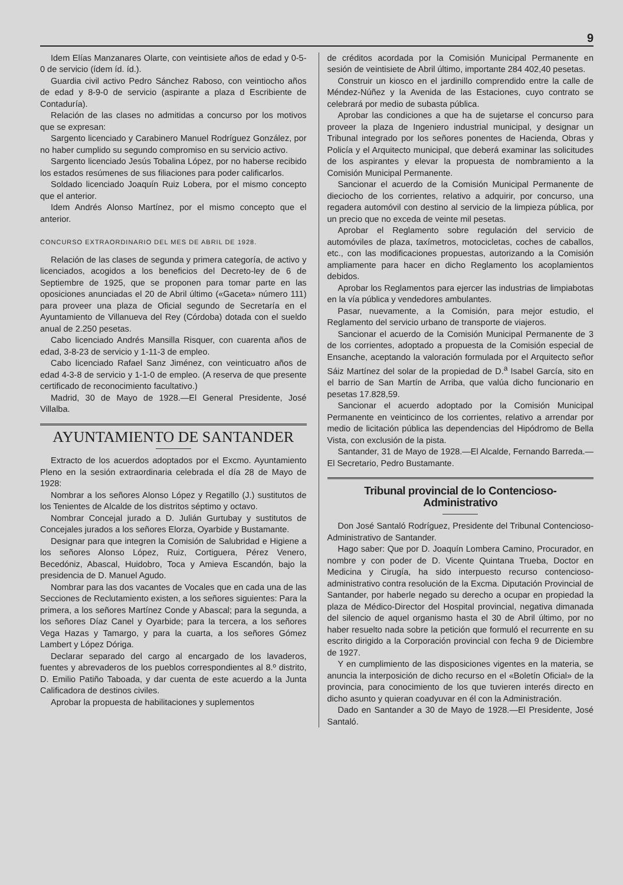9
Idem Elías Manzanares Olarte, con veintisiete años de edad y 0-5-0 de servicio (ídem íd. íd.).
Guardia civil activo Pedro Sánchez Raboso, con veintiocho años de edad y 8-9-0 de servicio (aspirante a plaza d Escribiente de Contaduría).
Relación de las clases no admitidas a concurso por los motivos que se expresan:
Sargento licenciado y Carabinero Manuel Rodríguez González, por no haber cumplido su segundo compromiso en su servicio activo.
Sargento licenciado Jesús Tobalina López, por no haberse recibido los estados resúmenes de sus filiaciones para poder calificarlos.
Soldado licenciado Joaquín Ruiz Lobera, por el mismo concepto que el anterior.
Idem Andrés Alonso Martínez, por el mismo concepto que el anterior.
CONCURSO EXTRAORDINARIO DEL MES DE ABRIL DE 1928.
Relación de las clases de segunda y primera categoría, de activo y licenciados, acogidos a los beneficios del Decreto-ley de 6 de Septiembre de 1925, que se proponen para tomar parte en las oposiciones anunciadas el 20 de Abril último («Gaceta» número 111) para proveer una plaza de Oficial segundo de Secretaría en el Ayuntamiento de Villanueva del Rey (Córdoba) dotada con el sueldo anual de 2.250 pesetas.
Cabo licenciado Andrés Mansilla Risquer, con cuarenta años de edad, 3-8-23 de servicio y 1-11-3 de empleo.
Cabo licenciado Rafael Sanz Jiménez, con veinticuatro años de edad 4-3-8 de servicio y 1-1-0 de empleo. (A reserva de que presente certificado de reconocimiento facultativo.)
Madrid, 30 de Mayo de 1928.—El General Presidente, José Villalba.
AYUNTAMIENTO DE SANTANDER
Extracto de los acuerdos adoptados por el Excmo. Ayuntamiento Pleno en la sesión extraordinaria celebrada el día 28 de Mayo de 1928:
Nombrar a los señores Alonso López y Regatillo (J.) sustitutos de los Tenientes de Alcalde de los distritos séptimo y octavo.
Nombrar Concejal jurado a D. Julián Gurtubay y sustitutos de Concejales jurados a los señores Elorza, Oyarbide y Bustamante.
Designar para que integren la Comisión de Salubridad e Higiene a los señores Alonso López, Ruiz, Cortiguera, Pérez Venero, Becedóniz, Abascal, Huidobro, Toca y Amieva Escandón, bajo la presidencia de D. Manuel Agudo.
Nombrar para las dos vacantes de Vocales que en cada una de las Secciones de Reclutamiento existen, a los señores siguientes: Para la primera, a los señores Martínez Conde y Abascal; para la segunda, a los señores Díaz Canel y Oyarbide; para la tercera, a los señores Vega Hazas y Tamargo, y para la cuarta, a los señores Gómez Lambert y López Dóriga.
Declarar separado del cargo al encargado de los lavaderos, fuentes y abrevaderos de los pueblos correspondientes al 8.º distrito, D. Emilio Patiño Taboada, y dar cuenta de este acuerdo a la Junta Calificadora de destinos civiles.
Aprobar la propuesta de habilitaciones y suplementos
de créditos acordada por la Comisión Municipal Permanente en sesión de veintisiete de Abril último, importante 284 402,40 pesetas.
Construir un kiosco en el jardinillo comprendido entre la calle de Méndez-Núñez y la Avenida de las Estaciones, cuyo contrato se celebrará por medio de subasta pública.
Aprobar las condiciones a que ha de sujetarse el concurso para proveer la plaza de Ingeniero industrial municipal, y designar un Tribunal integrado por los señores ponentes de Hacienda, Obras y Policía y el Arquitecto municipal, que deberá examinar las solicitudes de los aspirantes y elevar la propuesta de nombramiento a la Comisión Municipal Permanente.
Sancionar el acuerdo de la Comisión Municipal Permanente de dieciocho de los corrientes, relativo a adquirir, por concurso, una regadera automóvil con destino al servicio de la limpieza pública, por un precio que no exceda de veinte mil pesetas.
Aprobar el Reglamento sobre regulación del servicio de automóviles de plaza, taxímetros, motocicletas, coches de caballos, etc., con las modificaciones propuestas, autorizando a la Comisión ampliamente para hacer en dicho Reglamento los acoplamientos debidos.
Aprobar los Reglamentos para ejercer las industrias de limpiabotas en la vía pública y vendedores ambulantes.
Pasar, nuevamente, a la Comisión, para mejor estudio, el Reglamento del servicio urbano de transporte de viajeros.
Sancionar el acuerdo de la Comisión Municipal Permanente de 3 de los corrientes, adoptado a propuesta de la Comisión especial de Ensanche, aceptando la valoración formulada por el Arquitecto señor Sáiz Martínez del solar de la propiedad de D.<sup>a</sup> Isabel García, sito en el barrio de San Martín de Arriba, que valúa dicho funcionario en pesetas 17.828,59.
Sancionar el acuerdo adoptado por la Comisión Municipal Permanente en veinticinco de los corrientes, relativo a arrendar por medio de licitación pública las dependencias del Hipódromo de Bella Vista, con exclusión de la pista.
Santander, 31 de Mayo de 1928.—El Alcalde, Fernando Barreda.—El Secretario, Pedro Bustamante.
Tribunal provincial de lo Contencioso-Administrativo
Don José Santaló Rodríguez, Presidente del Tribunal Contencioso-Administrativo de Santander.
Hago saber: Que por D. Joaquín Lombera Camino, Procurador, en nombre y con poder de D. Vicente Quintana Trueba, Doctor en Medicina y Cirugía, ha sido interpuesto recurso contencioso-administrativo contra resolución de la Excma. Diputación Provincial de Santander, por haberle negado su derecho a ocupar en propiedad la plaza de Médico-Director del Hospital provincial, negativa dimanada del silencio de aquel organismo hasta el 30 de Abril último, por no haber resuelto nada sobre la petición que formuló el recurrente en su escrito dirigido a la Corporación provincial con fecha 9 de Diciembre de 1927.
Y en cumplimiento de las disposiciones vigentes en la materia, se anuncia la interposición de dicho recurso en el «Boletín Oficial» de la provincia, para conocimiento de los que tuvieren interés directo en dicho asunto y quieran coadyuvar en él con la Administración.
Dado en Santander a 30 de Mayo de 1928.—El Presidente, José Santaló.